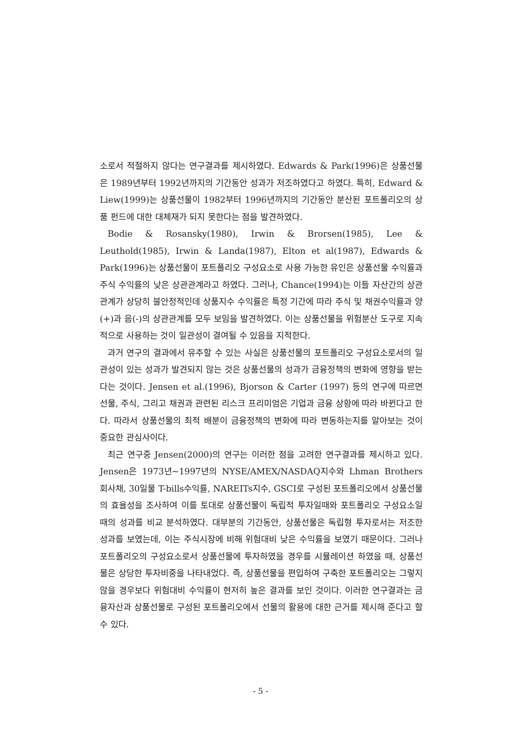소로서 적절하지 않다는 연구결과를 제시하였다. Edwards & Park(1996)은 상품선물은 1989년부터 1992년까지의 기간동안 성과가 저조하였다고 하였다. 특히, Edward & Liew(1999)는 상품선물이 1982부터 1996년까지의 기간동안 분산된 포트폴리오의 상품 펀드에 대한 대체재가 되지 못한다는 점을 발견하였다.
Bodie & Rosansky(1980), Irwin & Brorsen(1985), Lee & Leuthold(1985), Irwin & Landa(1987), Elton et al(1987), Edwards & Park(1996)는 상품선물이 포트폴리오 구성요소로 사용 가능한 유인은 상품선물 수익률과 주식 수익률의 낮은 상관관계라고 하였다. 그러나, Chance(1994)는 이들 자산간의 상관관계가 상당히 불안정적인데 상품지수 수익률은 특정 기간에 따라 주식 및 채권수익률과 양(+)과 음(-)의 상관관계를 모두 보임을 발견하였다. 이는 상품선물을 위험분산 도구로 지속적으로 사용하는 것이 일관성이 결여될 수 있음을 지적한다.
과거 연구의 결과에서 유추할 수 있는 사실은 상품선물의 포트폴리오 구성요소로서의 일관성이 있는 성과가 발견되지 않는 것은 상품선물의 성과가 금융정책의 변화에 영향을 받는다는 것이다. Jensen et al.(1996), Bjorson & Carter (1997) 등의 연구에 따르면 선물, 주식, 그리고 채권과 관련된 리스크 프리미엄은 기업과 금융 상황에 따라 바뀐다고 한다. 따라서 상품선물의 최적 배분이 금융정책의 변화에 따라 변동하는지를 알아보는 것이 중요한 관심사이다.
최근 연구중 Jensen(2000)의 연구는 이러한 점을 고려한 연구결과를 제시하고 있다. Jensen은 1973년~1997년의 NYSE/AMEX/NASDAQ지수와 Lhman Brothers 회사채, 30일물 T-bills수익률, NAREITs지수, GSCI로 구성된 포트폴리오에서 상품선물의 효율성을 조사하여 이를 토대로 상품선물이 독립적 투자일때와 포트폴리오 구성요소일 때의 성과를 비교 분석하였다. 대부분의 기간동안, 상품선물은 독립형 투자로서는 저조한 성과를 보였는데, 이는 주식시장에 비해 위험대비 낮은 수익률을 보였기 때문이다. 그러나 포트폴리오의 구성요소로서 상품선물에 투자하였을 경우를 시뮬레이션 하였을 때, 상품선물은 상당한 투자비중을 나타내었다. 즉, 상품선물을 편입하여 구축한 포트폴리오는 그렇지 않을 경우보다 위험대비 수익률이 현저히 높은 결과를 보인 것이다. 이러한 연구결과는 금융자산과 상품선물로 구성된 포트폴리오에서 선물의 활용에 대한 근거를 제시해 준다고 할 수 있다.
- 5 -